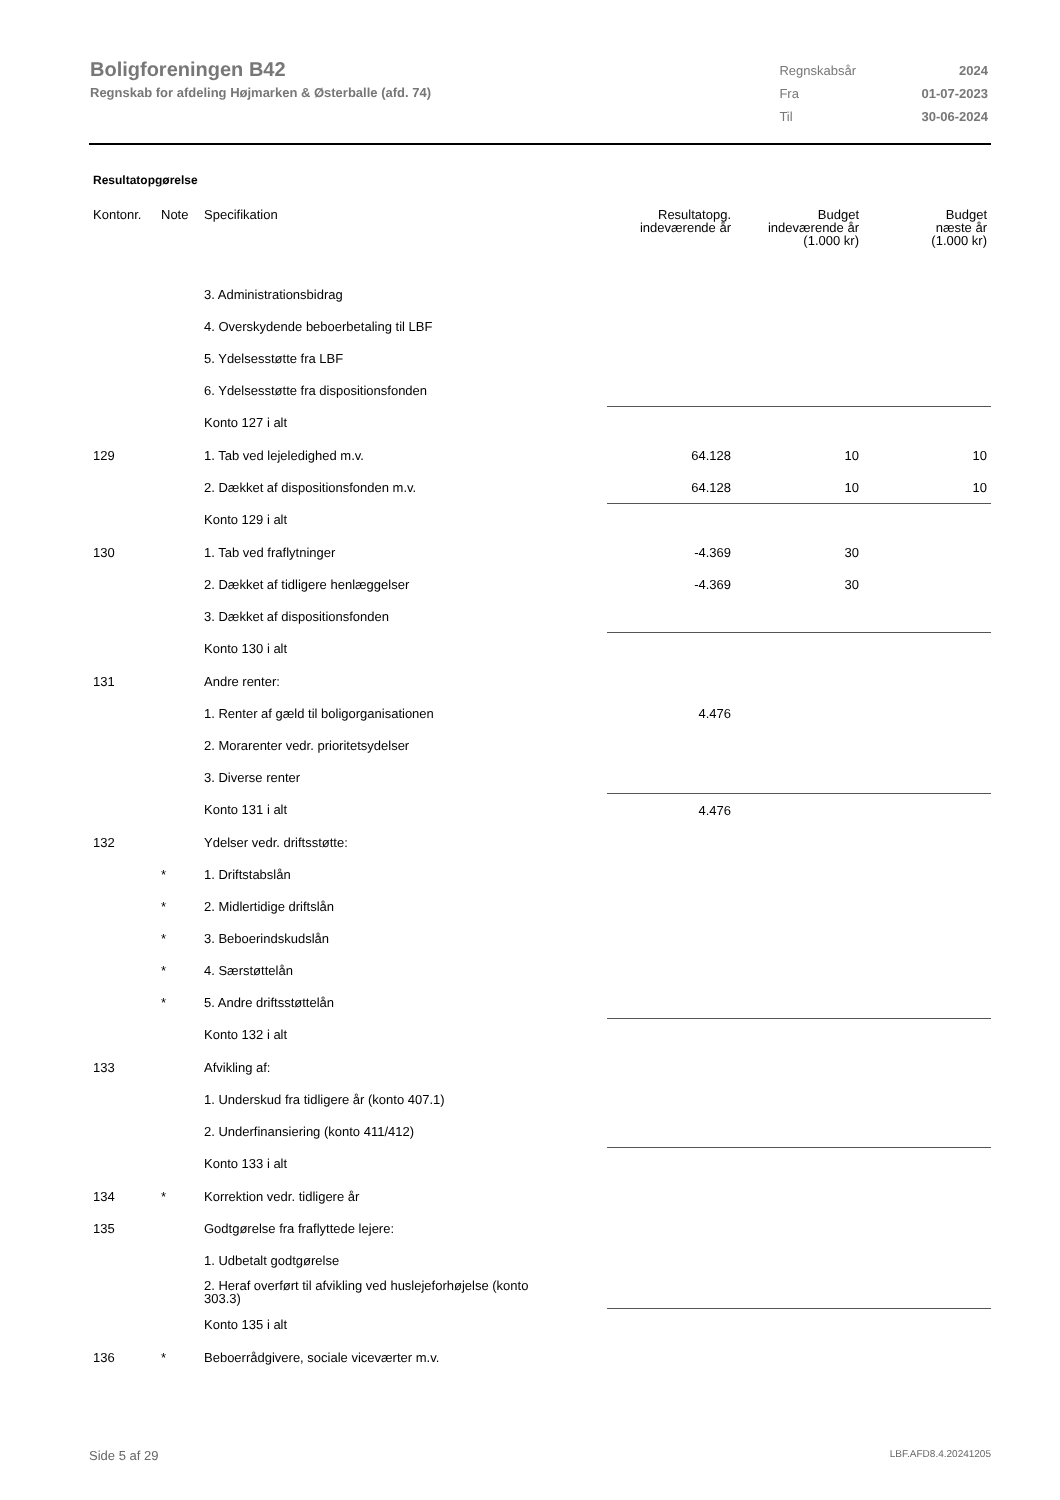Boligforeningen B42
Regnskab for afdeling Højmarken & Østerballe (afd. 74)
| Regnskabsår | 2024 |
| Fra | 01-07-2023 |
| Til | 30-06-2024 |
Resultatopgørelse
| Kontonr. | Note | Specifikation | Resultatopg. indeværende år | Budget indeværende år (1.000 kr) | Budget næste år (1.000 kr) |
| --- | --- | --- | --- | --- | --- |
| | | 3. Administrationsbidrag | | | |
| | | 4. Overskydende beboerbetaling til LBF | | | |
| | | 5. Ydelsesstøtte fra LBF | | | |
| | | 6. Ydelsesstøtte fra dispositionsfonden | | | |
| | | Konto 127 i alt | | | |
| 129 | | 1. Tab ved lejeledighed m.v. | 64.128 | 10 | 10 |
| | | 2. Dækket af dispositionsfonden m.v. | 64.128 | 10 | 10 |
| | | Konto 129 i alt | | | |
| 130 | | 1. Tab ved fraflytninger | -4.369 | 30 | |
| | | 2. Dækket af tidligere henlæggelser | -4.369 | 30 | |
| | | 3. Dækket af dispositionsfonden | | | |
| | | Konto 130 i alt | | | |
| 131 | | Andre renter: | | | |
| | | 1. Renter af gæld til boligorganisationen | 4.476 | | |
| | | 2. Morarenter vedr. prioritetsydelser | | | |
| | | 3. Diverse renter | | | |
| | | Konto 131 i alt | 4.476 | | |
| 132 | | Ydelser vedr. driftsstøtte: | | | |
| | * | 1. Driftstabslån | | | |
| | * | 2. Midlertidige driftslån | | | |
| | * | 3. Beboerindskudslån | | | |
| | * | 4. Særstøttelån | | | |
| | * | 5. Andre driftsstøttelån | | | |
| | | Konto 132 i alt | | | |
| 133 | | Afvikling af: | | | |
| | | 1. Underskud fra tidligere år (konto 407.1) | | | |
| | | 2. Underfinansiering (konto 411/412) | | | |
| | | Konto 133 i alt | | | |
| 134 | * | Korrektion vedr. tidligere år | | | |
| 135 | | Godtgørelse fra fraflyttede lejere: | | | |
| | | 1. Udbetalt godtgørelse | | | |
| | | 2. Heraf overført til afvikling ved huslejeforhøjelse (konto 303.3) | | | |
| | | Konto 135 i alt | | | |
| 136 | * | Beboerrådgivere, sociale viceværter m.v. | | | |
Side 5 af 29 LBF.AFD8.4.20241205